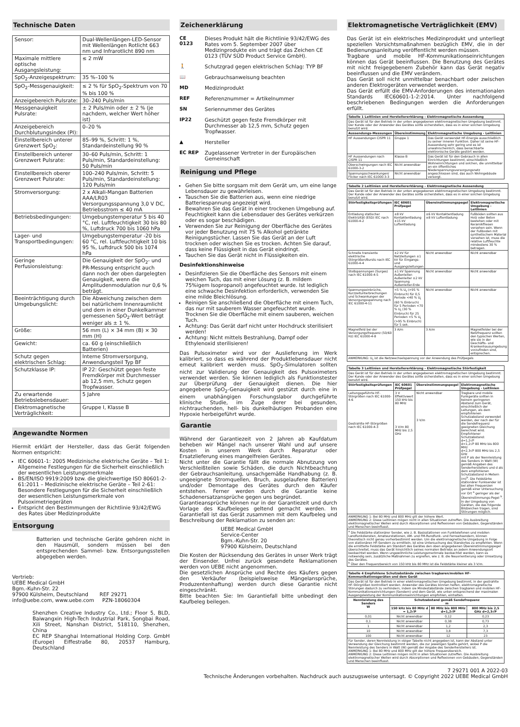Technische Daten
| Sensor: | Dual-Wellenlängen-LED-Sensor mit Wellenlängen Rotlicht 663 nm und Infrarotlicht 890 nm |
| Maximale mittlere optische Ausgangsleistung: | ≤ 2 mW |
| SpO<sub>2</sub>-Anzeigespektrum: | 35 %–100 % |
| SpO<sub>2</sub>-Messgenauigkeit: | ≤ 2 % für SpO<sub>2</sub>-Spektrum von 70 % bis 100 % |
| Anzeigebereich Pulsrate: | 30–240 Puls/min |
| Messgenauigkeit Pulsrate: | ± 2 Puls/min oder ± 2 % (je nachdem, welcher Wert höher ist) |
| Anzeigebereich Durchblutungsindex (PI): | 0–20 % |
| Einstellbereich unterer Grenzwert SpO<sub>2</sub>: | 85–99 %, Schritt: 1 %, Standardeinstellung 90 % |
| Einstellbereich unterer Grenzwert Pulsrate: | 30–60 Puls/min, Schritt: 1 Puls/min, Standardeinstellung: 50 Puls/min |
| Einstellbereich oberer Grenzwert Pulsrate: | 100–240 Puls/min, Schritt: 5 Puls/min, Standardeinstellung: 120 Puls/min |
| Stromversorgung: | 2 x Alkali-Mangan Batterien AAA/LR03 Versorgungsspannung 3,0 V DC, Betriebsstrom ≤ 40 mA |
| Betriebsbedingungen: | Umgebungstemperatur 5 bis 40 °C, rel. Luftfeuchtigkeit 30 bis 80 %, Luftdruck 700 bis 1060 hPa |
| Lager- und Transportbedingungen: | Umgebungstemperatur -20 bis 60 °C, rel. Luftfeuchtigkeit 10 bis 95 %, Luftdruck 500 bis 1074 hPa |
| Geringe Perfusionsleistung: | Die Genauigkeit der SpO<sub>2</sub>- und PR-Messung entspricht auch dann noch der oben dargelegten Genauigkeit, wenn die Amplitudenmodulation nur 0,6 % beträgt. |
| Beeinträchtigung durch Umgebungslicht: | Die Abweichung zwischen dem bei natürlichem Innenraumlicht und dem in einer Dunkelkammer gemessenen SpO<sub>2</sub>-Wert beträgt weniger als ± 1 %. |
| Größe: | 56 mm (L) × 34 mm (B) × 30 mm (H) |
| Gewicht: | ca. 60 g (einschließlich Batterien) |
| Schutz gegen elektrischen Schlag: | Interne Stromversorgung, Anwendungsteil Typ BF |
| Schutzklasse IP: | IP 22: Geschützt gegen feste Fremdkörper mit Durchmesser ab 12,5 mm, Schutz gegen Tropfwasser. |
| Zu erwartende Betriebslebensdauer: | 5 Jahre |
| Elektromagnetische Verträglichkeit: | Gruppe I, Klasse B |
Angewandte Normen
Hiermit erklärt der Hersteller, dass das Gerät folgenden Normen entspricht:
IEC 60601-1: 2005 Medizinische elektrische Geräte – Teil 1: Allgemeine Festlegungen für die Sicherheit einschließlich der wesentlichen Leistungsmerkmale
BS/EN/ISO 9919:2009 bzw. die gleichwertige ISO 80601-2-61:2011 – Medizinische elektrische Geräte – Teil 2-61: Besondere Festlegungen für die Sicherheit einschließlich der wesentlichen Leistungsmerkmale von Pulsoximetriegeräten
Entspricht den Bestimmungen der Richtlinie 93/42/EWG des Rates über Medizinprodukte
Entsorgung
Batterien und technische Geräte gehören nicht in den Hausmüll, sondern müssen bei den entsprechenden Sammel- bzw. Entsorgungsstellen abgegeben werden.
Vertrieb:
UEBE Medical GmbH
Bgm.-Kuhn-Str. 22
97900 Külsheim, Deutschland REF 29271
info@uebe.com, www.uebe.com PZN-18060304
Shenzhen Creative Industry Co., Ltd.; Floor 5, BLD, Baiwangxin High-Tech Industrial Park, Songbai Road, Xili Street, Nanshan District, 518110, Shenzhen, China
EC REP Shanghai International Holding Corp. GmbH (Europe) Eiffestraße 80, 20537 Hamburg, Deutschland
Zeichenerklärung
CE 0123 Dieses Produkt hält die Richtlinie 93/42/EWG des Rates vom 5. September 2007 über Medizinprodukte ein und trägt das Zeichen CE 0123 (TÜV SÜD Product Service GmbH).
🚶 Schutzgrad gegen elektrischen Schlag: TYP BF
📖 Gebrauchsanweisung beachten
MD Medizinprodukt
REF Referenznummer = Artikelnummer
SN Seriennummer des Gerätes
IP22 Geschützt gegen feste Fremdkörper mit Durchmesser ab 12,5 mm, Schutz gegen Tropfwasser.
▲ Hersteller
EC REP Zugelassener Vertreter in der Europäischen Gemeinschaft
Reinigung und Pflege
Gehen Sie bitte sorgsam mit dem Gerät um, um eine lange Lebensdauer zu gewährleisen.
Tauschen Sie die Batterien aus, wenn eine niedrige Batteriespannung angezeigt wird.
Bewahren Sie das Gerät in einer trockenen Umgebung auf. Feuchtigkeit kann die Lebensdauer des Gerätes verkürzen oder es sogar beschädigen.
Verwenden Sie zur Reinigung der Oberfläche des Gerätes vor jeder Benutzung mit 75 % Alkohol getränkte Reinigungstücher. Lassen Sie das Gerät an der Luft trocknen oder wischen Sie es trocken. Achten Sie darauf, dass keine Flüssigkeit in das Gerät eindringt.
Tauchen Sie das Gerät nicht in Flüssigkeiten ein.
Desinfektionshinweise
Desinfizieren Sie die Oberfläche des Sensors mit einem weichen Tuch, das mit einer Lösung (z. B. mildem 75%igem Isopropanol) angefeuchtet wurde. Ist lediglich eine schwache Desinfektion erforderlich, verwenden Sie eine milde Bleichlösung.
Reinigen Sie anschließend die Oberfläche mit einem Tuch, das nur mit sauberem Wasser angefeuchtet wurde. Trocknen Sie die Oberfläche mit einem sauberen, weichen Tuch.
Achtung: Das Gerät darf nicht unter Hochdruck sterilisiert werden!
Achtung: Nicht mittels Bestrahlung, Dampf oder Ethylenoxid sterilisieren!
Das Pulsoximeter wird vor der Auslieferung im Werk kalibriert, so dass es während der Produktlebensdauer nicht erneut kalibriert werden muss. SpO<sub>2</sub>-Simulatoren sollten nicht zur Validierung der Genauigkeit des Pulsoximeters verwendet werden. Sie können lediglich als Funktionstester zur Überprüfung der Genauigkeit dienen. Die hier angegebene SpO<sub>2</sub>-Genauigkeit wird gestützt durch eine in einem unabhängigen Forschungslabor durchgeführte klinische Studie, im Zuge derer bei gesunden, nichtrauchenden, hell- bis dunkelhäutigen Probanden eine Hypoxie herbeigeführt wurde.
Garantie
Während der Garantiezeit von 2 Jahren ab Kaufdatum beheben wir Mängel nach unserer Wahl und auf unsere Kosten in unserem Werk durch Reparatur oder Ersatzlieferung eines mangelfreien Gerätes.
Nicht unter die Garantie fällt die normale Abnutzung von Verschleißteilen sowie Schäden, die durch Nichtbeachtung der Gebrauchsanleitung, unsachgemäße Handhabung (z. B. ungeeignete Stromquellen, Bruch, ausgelaufene Batterien) und/oder Demontage des Gerätes durch den Käufer entstehen. Ferner werden durch die Garantie keine Schadenersatzansprüche gegen uns begründet.
Garantieansprüche können nur in der Garantiezeit und durch Vorlage des Kaufbeleges geltend gemacht werden. Im Garantiefall ist das Gerät zusammen mit dem Kaufbeleg und Beschreibung der Reklamation zu senden an:
UEBE Medical GmbH
Service-Center
Bgm.-Kuhn-Str. 20
97900 Külsheim, Deutschland
Die Kosten der Rücksendung des Gerätes in unser Werk trägt der Einsender. Unfrei zurück gesendete Reklamationen werden von UEBE nicht angenommen.
Die gesetzlichen Ansprüche und Rechte des Käufers gegen den Verkäufer (beispielsweise Mängelansprüche, Produzentenhaftung) werden durch diese Garantie nicht eingeschränkt.
Bitte beachten Sie: Im Garantiefall bitte unbedingt den Kaufbeleg beilegen.
Elektromagnetische Verträglichkeit (EMV)
Das Gerät ist ein elektrisches Medizinprodukt und unterliegt speziellen Vorsichtsmaßnahmen bezüglich EMV, die in der Bedienungsanleitung veröffentlicht werden müssen.
Tragbare und mobile HF-Kommunikationseinrichtungen können das Gerät beeinflussen. Die Benutzung des Gerätes mit nicht freigegebenem Zubehör kann das Gerät negativ beeinflussen und die EMV verändern.
Das Gerät soll nicht unmittelbar benachbart oder zwischen anderen Elektrogeräten verwendet werden.
Das Gerät erfüllt die EMV-Anforderungen des internationalen Standards IEC60601-1-2:2014. Unter nachfolgend beschriebenen Bedingungen werden die Anforderungen erfüllt.
| Tabelle 1 Leitlinien und Herstellererklärung – Elektromagnetische Aussendung | | |
| --- | --- | --- |
| Das Gerät ist für den Betrieb in der unten angegebenen elektromagnetischen Umgebung bestimmt. Der Kunde oder der Anwender des Gerätes sollte sicherstellen, dass es in einer solchen Umgebung benutzt wird. | | |
| Aussendungs-Messungen | Übereinstimmung | Elektromagnetische Umgebung - Leitlinien |
| HF Aussendungen CISPR 11 | Gruppe 1 | Das Gerät verwendet HF-Energie ausschließlich zu seiner inneren Funktion. Daher ist seine HF-Aussendung sehr gering und es ist unwahrscheinlich, dass benachbarte elektronische Geräte gestört werden. |
| HF Aussendungen nach CISPR 11 | Klasse B | Das Gerät ist für den Gebrauch in allen Einrichtungen bestimmt, einschließlich Wohneinrichtungen und solchen, die unmittelbar an ein öffentliches Niederspannungsversorgungsnetz angeschlossen sind, das auch Wohngebäude versorgt. |
| Oberschwingungen nach IEC 61000-3-2 | Nicht anwendbar | |
| Spannungsschwankungen/ Flicker nach IEC 61000-3-3 | Nicht anwendbar | |
| Tabelle 2 Leitlinien und Herstellererklärung – Elektromagnetische Aussendung | | | |
| --- | --- | --- | --- |
| Das Gerät ist für den Betrieb in der unten angegebenen elektromagnetischen Umgebung bestimmt. Der Kunde oder der Anwender des Gerätes sollte sicherstellen, dass es in einer solchen Umgebung benutzt wird. | | | |
| Störfestigkeitsprüfungen | IEC 60601 Prüfpegel | Übereinstimmungspegel | Elektromagnetische Umgebung - Leitlinien |
| Entladung statischer Elektrizität (ESD) IEC nach 61000-4-2 | ±8 kV Kontaktentladung ±15 kV Luftentladung | ±6 kV Kontaktentladung ±8 kV Luftentladung | Fußböden sollten aus Holz oder Beton bestehen oder mit Keramikfliesen versehen sein. Wenn der Fußboden mit synthetischem Material versehen ist, muss die relative Luftfeuchte mindestens 30 % betragen. |
| Schnelle transiente elektrische Störgrößen/Bursts nach IEC 61000-4-4 | ±2 kV für Netzleitungen ±1 kV für Eingangs- und Ausgangsleitungen | Nicht anwendbar | Nicht anwendbar |
| Stoßspannungen (Surges) nach IEC 61000-4-5 | ±1 kV Spannung Außenleiter-Außenleiter ±2 kV Spannung Außenleiter-Erde | Nicht anwendbar | Nicht anwendbar |
| Spannungseinbrüche, Kurzzeitunterbrechungen und Schwankungen der Versorgungsspannung nach IEC 61000-4-11 | <5 % U<sub>t</sub> (>95 % Einbruch) für 0,5 Periode <40 % U<sub>t</sub> (60 % Einbruch) für 5 Perioden <70 % U<sub>t</sub> (30 % Einbruch) für 25 Perioden <5 % U<sub>t</sub> (>95 % Einbruch) für 5 sek. | Nicht anwendbar | Nicht anwendbar |
| Magnetfeld bei der Versorgungsfrequenz (50/60 Hz) IEC 61000-4-8 | 3 A/m | 3 A/m | Magnetfelder bei der Netzfrequenz sollten den typischen Werten, wie sie in der Geschäfts- und Krankenhausumgebung vorzufinden sind, entsprechen. |
| ANMERKUNG: U<sub>t</sub> ist die Netzwechselspannung vor der Anwendung des Prüfpegels | | | |
| Tabelle 3 Leitlinien und Herstellererklärung – Elektromagnetische Störfestigkeit | | | |
| --- | --- | --- | --- |
| Das Gerät ist für den Betrieb in der unten angegebenen elektromagnetischen Umgebung bestimmt. Der Kunde oder der Anwender des Gerätes sollte sicherstellen, dass es in einer solchen Umgebung benutzt wird. | | | |
| Störfestigkeitsprüfungen | IEC 60601 Prüfpegel | Übereinstimmungspegel | Elektromagnetische Umgebung - Leitlinien |
| Leitungsgeführte HF-Störgrößen nach IEC 61000-4-6 Gestrahlte HF-Störgrößen nach IEC 61000-4-3 | 3 V Effektivwert 150 kHz bis 80 MHz 3 V/m 80 MHz bis 2,5 GHz | Nicht anwendbar 3 V/m | Tragbare und mobile Funkgeräte sollten in keinem geringeren Abstand zum Gerät, einschließlich der Leitungen, als dem empfohlenen Schutzabstand verwendet werden, der nach der für die Sendefrequenz geeigneten Gleichung berechnet wird. Empfohlener Schutzabstand: d=1,2√P d=1,2√P 80 MHz bis 800 MHz d=2,3√P 800 MHz bis 2,5 GHz mit P als der Nennleistung des Senders in Watt (W) gemäß Angaben des Senderherstellers und d als dem empfohlenen Schutzabstand in Metern (m)<sup>b</sup>. Die Feldstärke stationärer Funksender ist bei allen Frequenzen gemäß einer Untersuchung vor Ort <sup>a</sup> geringer als der Übereinstimmungs-Pegel <sup>b</sup>. In der Umgebung von Geräten, die das folgende Bildzeichen tragen, sind Störungen möglich. |
| ANMERKUNG 1: Bei 80 MHz und 800 MHz gilt der höhere Wert. ANMERKUNG 2: Diese Leitlinien mögen nicht in allen Situationen zutreffen. Die Ausbreitung elektromagnetischer Wellen wird durch Absorptionen und Reflexionen von Gebäuden, Gegenständen und Menschen beeinflusst. | | | |
| <sup>a</sup> Die Feldstärke stationärer Sender, wie z. B. Basisstationen von Funktelefonen und mobilen Landfunkdiensten, Amateurstationen, AM- und FM-Rundfunk- und Fernsehsendern, können theoretisch nicht genau vorherbestimmt werden. Um die elektromagnetische Umgebung in Folge von stationären HF-Sendern zu ermitteln, ist eine Untersuchung des Standortes zu empfehlen. Wenn die ermittelte Feldstärke am Standort des Gerätes den oben angegebenen Übereinstimmungspegel überschreitet, muss das Gerät hinsichtlich seines normalen Betriebs an jedem Anwendungsort beobachtet werden. Wenn ungewöhnliche Leistungsmerkmale beobachtet werden, kann es notwendig sein, zusätzliche Maßnahmen zu ergreifen, wie z. B. die Neuorientierung oder Umsetzung des Gerätes. <sup>b</sup> Über den Frequenzbereich von 150 kHz bis 80 MHz ist die Feldstärke kleiner als 3 V/m. | | | |
| Tabelle 4 Empfohlene Schutzabstände zwischen tragbaren/mobilen HF-Kommunikationsgeräten und dem Gerät | | | |
| --- | --- | --- | --- |
| Das Gerät ist für den Betrieb in einer elektromagnetischen Umgebung bestimmt, in der gestrahlte HF-Störgrößen kontrolliert werden. Anwender des Gerätes können helfen, elektromagnetische Störungen dadurch zu verhindern, indem sie Mindestabstände zwischen tragbaren und mobilen HF-Kommunikationseinrichtungen (Sendern) und dem Gerät, wie unten entsprechend der maximalen Ausgangsleistung der Kommunikationseinrichtungen empfohlen, einhalten. | | | |
| Nennleistung des Senders W | Schutzabstand gemäß Sendefrequenz m | | |
| | 150 kHz bis 80 MHz d = 1,2√P | 80 MHz bis 800 MHz d=1,2√P | 800 MHz bis 2,5 GHz d=2,3√P |
| 0,01 | Nicht anwendbar | 0,12 | 0,23 |
| 0,1 | Nicht anwendbar | 0,38 | 0,73 |
| 1 | Nicht anwendbar | 1,2 | 2,3 |
| 10 | Nicht anwendbar | 3,8 | 7,3 |
| 100 | Nicht anwendbar | 12 | 23 |
| Für Sender, deren Nennleistung in obiger Tabelle nicht angegeben ist, kann der Abstand unter Verwendung der Gleichung bestimmt werden, die zur jeweiligen Spalte gehört, wobei P die Nennleistung des Senders in Watt (W) gemäß der Angabe des Senderherstellers ist. ANMERKUNG 1: Bei 80 MHz und 800 MHz gilt der höhere Frequenzbereich. ANMERKUNG 2: Diese Leitlinien mögen nicht in allen Situationen zutreffen. Die Ausbreitung elektromagnetischer Wellen wird durch Absorptionen und Reflexionen von Gebäuden, Gegenständen und Menschen beeinflusst. | | | |
7 29271 001 A 2022-03
Technische Änderungen vorbehalten. Nachdruck auch auszugsweise untersagt. © Copyright 2022 UEBE Medical GmbH